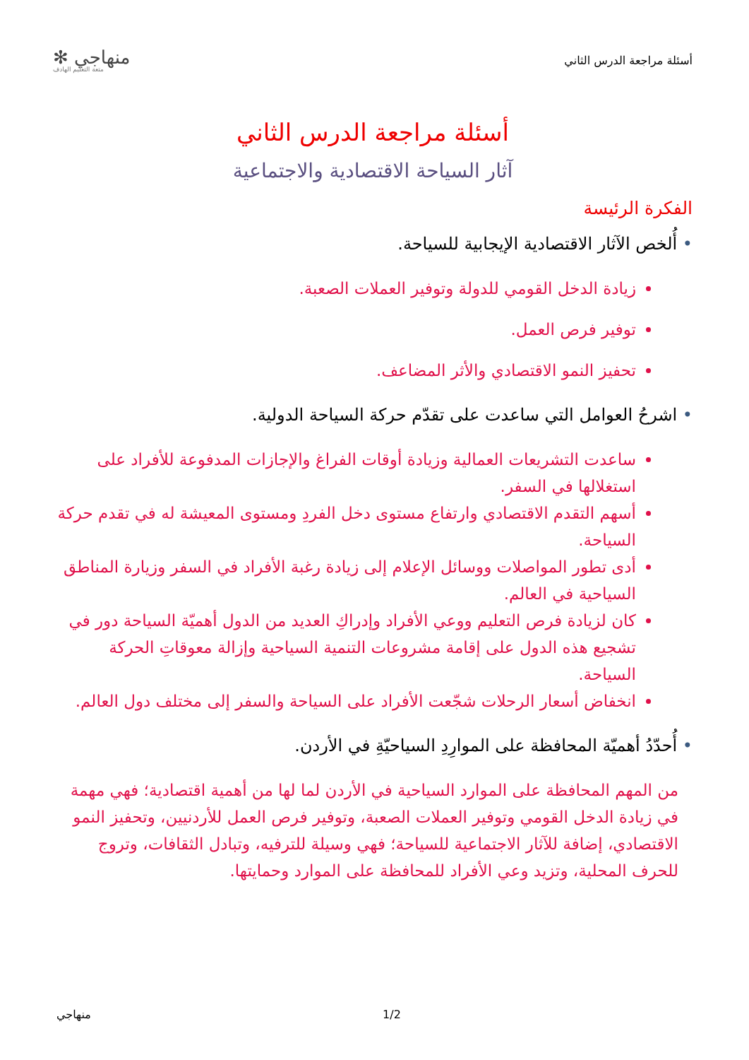أسئلة مراجعة الدرس الثاني
منهاجي ✻
متعة التعليم الهادف
أسئلة مراجعة الدرس الثاني
آثار السياحة الاقتصادية والاجتماعية
الفكرة الرئيسة
• أُلخص الآثار الاقتصادية الإيجابية للسياحة.
زيادة الدخل القومي للدولة وتوفير العملات الصعبة.
توفير فرص العمل.
تحفيز النمو الاقتصادي والأثر المضاعف.
• اشرحُ العوامل التي ساعدت على تقدّم حركة السياحة الدولية.
ساعدت التشريعات العمالية وزيادة أوقات الفراغ والإجازات المدفوعة للأفراد على استغلالها في السفر.
أسهم التقدم الاقتصادي وارتفاع مستوى دخل الفردِ ومستوى المعيشة له في تقدم حركة السياحة.
أدى تطور المواصلات ووسائل الإعلام إلى زيادة رغبة الأفراد في السفر وزيارة المناطق السياحية في العالم.
كان لزيادة فرص التعليم ووعي الأفراد وإدراكِ العديد من الدول أهميّة السياحة دور في تشجيع هذه الدول على إقامة مشروعات التنمية السياحية وإزالة معوقاتِ الحركة السياحة.
انخفاض أسعار الرحلات شجّعت الأفراد على السياحة والسفر إلى مختلف دول العالم.
• أُحدّدُ أهميّة المحافظة على الموارِدِ السياحيّةِ في الأردن.
من المهم المحافظة على الموارد السياحية في الأردن لما لها من أهمية اقتصادية؛ فهي مهمة في زيادة الدخل القومي وتوفير العملات الصعبة، وتوفير فرص العمل للأردنيين، وتحفيز النمو الاقتصادي، إضافة للآثار الاجتماعية للسياحة؛ فهي وسيلة للترفيه، وتبادل الثقافات، وتروج للحرف المحلية، وتزيد وعي الأفراد للمحافظة على الموارد وحمايتها.
منهاجي 1/2